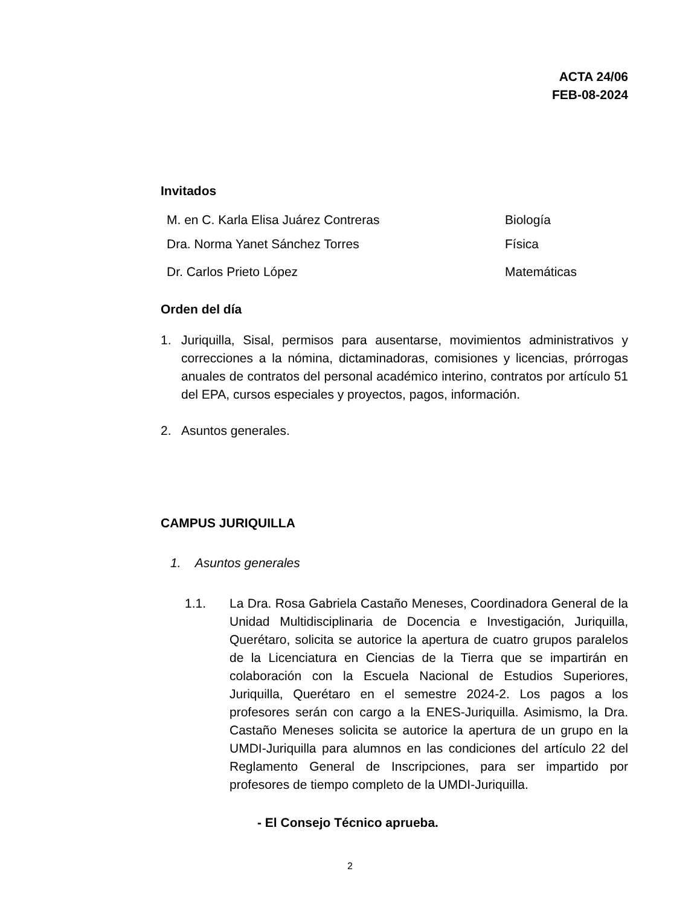ACTA 24/06
FEB-08-2024
Invitados
M. en C. Karla Elisa Juárez Contreras Biología
Dra. Norma Yanet Sánchez Torres Física
Dr. Carlos Prieto López Matemáticas
Orden del día
1. Juriquilla, Sisal, permisos para ausentarse, movimientos administrativos y correcciones a la nómina, dictaminadoras, comisiones y licencias, prórrogas anuales de contratos del personal académico interino, contratos por artículo 51 del EPA, cursos especiales y proyectos, pagos, información.
2. Asuntos generales.
CAMPUS JURIQUILLA
1. Asuntos generales
1.1. La Dra. Rosa Gabriela Castaño Meneses, Coordinadora General de la Unidad Multidisciplinaria de Docencia e Investigación, Juriquilla, Querétaro, solicita se autorice la apertura de cuatro grupos paralelos de la Licenciatura en Ciencias de la Tierra que se impartirán en colaboración con la Escuela Nacional de Estudios Superiores, Juriquilla, Querétaro en el semestre 2024-2. Los pagos a los profesores serán con cargo a la ENES-Juriquilla. Asimismo, la Dra. Castaño Meneses solicita se autorice la apertura de un grupo en la UMDI-Juriquilla para alumnos en las condiciones del artículo 22 del Reglamento General de Inscripciones, para ser impartido por profesores de tiempo completo de la UMDI-Juriquilla.
- El Consejo Técnico aprueba.
2